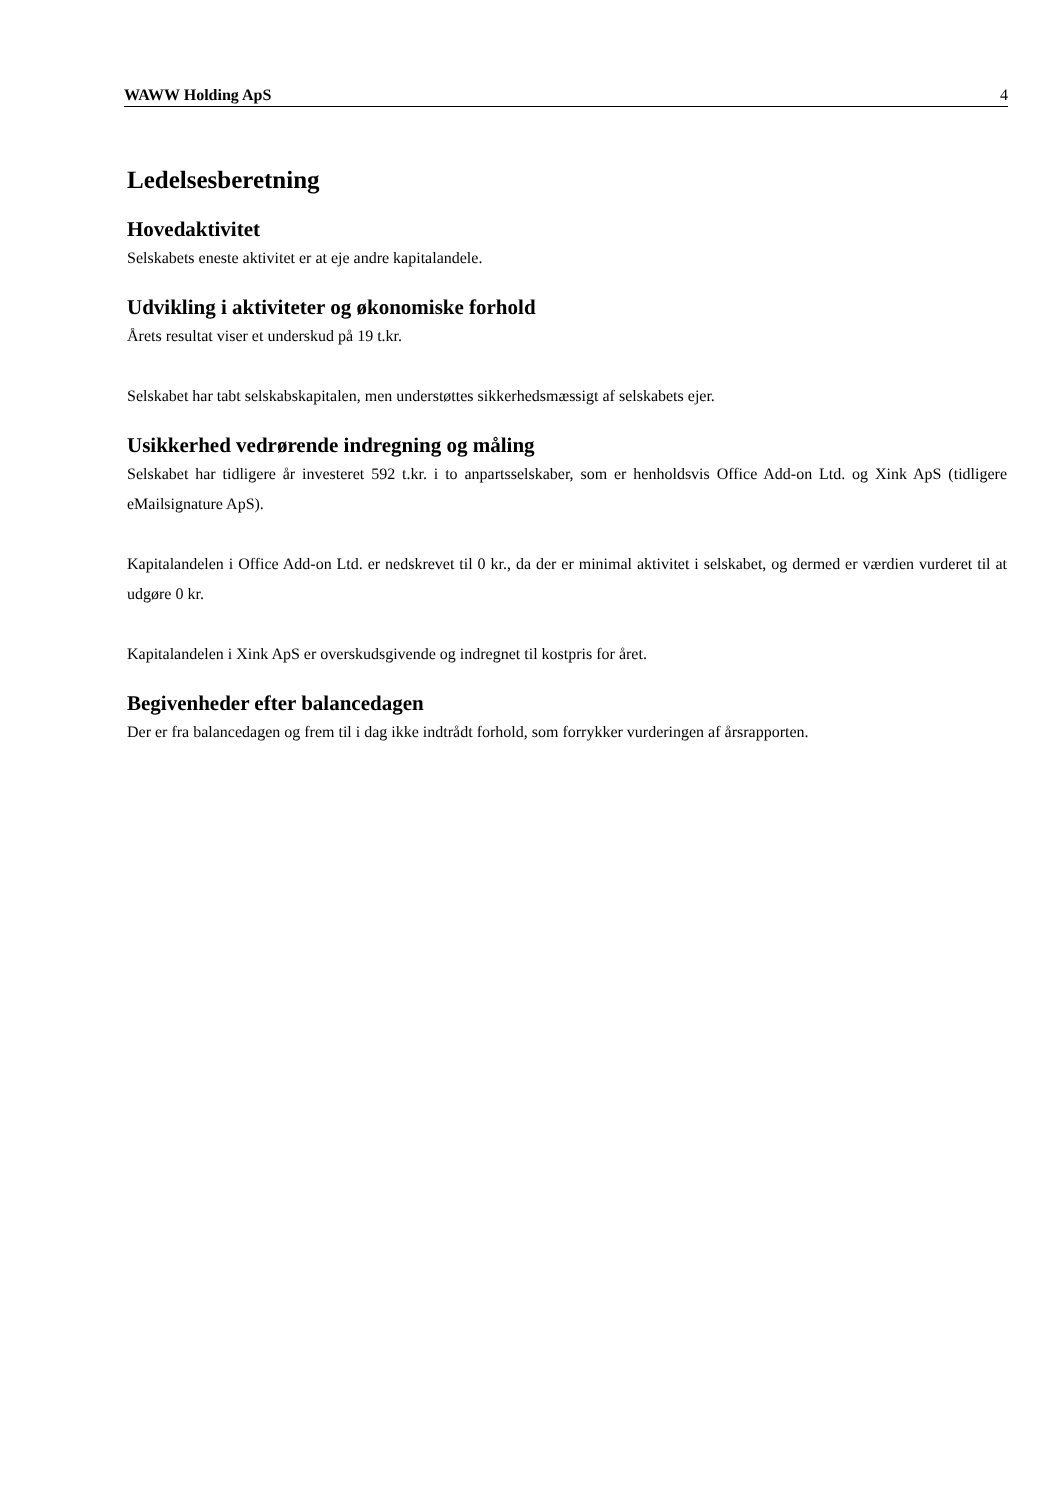WAWW Holding ApS 4
Ledelsesberetning
Hovedaktivitet
Selskabets eneste aktivitet er at eje andre kapitalandele.
Udvikling i aktiviteter og økonomiske forhold
Årets resultat viser et underskud på 19 t.kr.
Selskabet har tabt selskabskapitalen, men understøttes sikkerhedsmæssigt af selskabets ejer.
Usikkerhed vedrørende indregning og måling
Selskabet har tidligere år investeret 592 t.kr. i to anpartsselskaber, som er henholdsvis Office Add-on Ltd. og Xink ApS (tidligere eMailsignature ApS).
Kapitalandelen i Office Add-on Ltd. er nedskrevet til 0 kr., da der er minimal aktivitet i selskabet, og dermed er værdien vurderet til at udgøre 0 kr.
Kapitalandelen i Xink ApS er overskudsgivende og indregnet til kostpris for året.
Begivenheder efter balancedagen
Der er fra balancedagen og frem til i dag ikke indtrådt forhold, som forrykker vurderingen af årsrapporten.